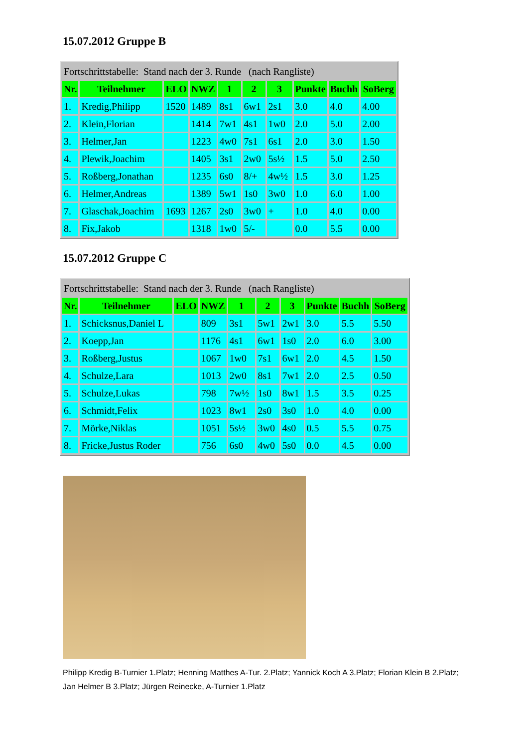15.07.2012 Gruppe B
| Fortschrittstabelle: Stand nach der 3. Runde (nach Rangliste) | | | | | | | | | |
| Nr. | Teilnehmer | ELO | NWZ | 1 | 2 | 3 | Punkte | Buchh | SoBerg |
| 1. | Kredig,Philipp | 1520 | 1489 | 8s1 | 6w1 | 2s1 | 3.0 | 4.0 | 4.00 |
| 2. | Klein,Florian | | 1414 | 7w1 | 4s1 | 1w0 | 2.0 | 5.0 | 2.00 |
| 3. | Helmer,Jan | | 1223 | 4w0 | 7s1 | 6s1 | 2.0 | 3.0 | 1.50 |
| 4. | Plewik,Joachim | | 1405 | 3s1 | 2w0 | 5s½ | 1.5 | 5.0 | 2.50 |
| 5. | Roßberg,Jonathan | | 1235 | 6s0 | 8/+ | 4w½ | 1.5 | 3.0 | 1.25 |
| 6. | Helmer,Andreas | | 1389 | 5w1 | 1s0 | 3w0 | 1.0 | 6.0 | 1.00 |
| 7. | Glaschak,Joachim | 1693 | 1267 | 2s0 | 3w0 | + | 1.0 | 4.0 | 0.00 |
| 8. | Fix,Jakob | | 1318 | 1w0 | 5/- | | 0.0 | 5.5 | 0.00 |
15.07.2012 Gruppe C
| Fortschrittstabelle: Stand nach der 3. Runde (nach Rangliste) | | | | | | | | | |
| Nr. | Teilnehmer | ELO | NWZ | 1 | 2 | 3 | Punkte | Buchh | SoBerg |
| 1. | Schicksnus,Daniel L | | 809 | 3s1 | 5w1 | 2w1 | 3.0 | 5.5 | 5.50 |
| 2. | Koepp,Jan | | 1176 | 4s1 | 6w1 | 1s0 | 2.0 | 6.0 | 3.00 |
| 3. | Roßberg,Justus | | 1067 | 1w0 | 7s1 | 6w1 | 2.0 | 4.5 | 1.50 |
| 4. | Schulze,Lara | | 1013 | 2w0 | 8s1 | 7w1 | 2.0 | 2.5 | 0.50 |
| 5. | Schulze,Lukas | | 798 | 7w½ | 1s0 | 8w1 | 1.5 | 3.5 | 0.25 |
| 6. | Schmidt,Felix | | 1023 | 8w1 | 2s0 | 3s0 | 1.0 | 4.0 | 0.00 |
| 7. | Mörke,Niklas | | 1051 | 5s½ | 3w0 | 4s0 | 0.5 | 5.5 | 0.75 |
| 8. | Fricke,Justus Roder | | 756 | 6s0 | 4w0 | 5s0 | 0.0 | 4.5 | 0.00 |
Philipp Kredig B-Turnier 1.Platz; Henning Matthes A-Tur. 2.Platz; Yannick Koch A 3.Platz; Florian Klein B 2.Platz; Jan Helmer B 3.Platz; Jürgen Reinecke, A-Turnier 1.Platz